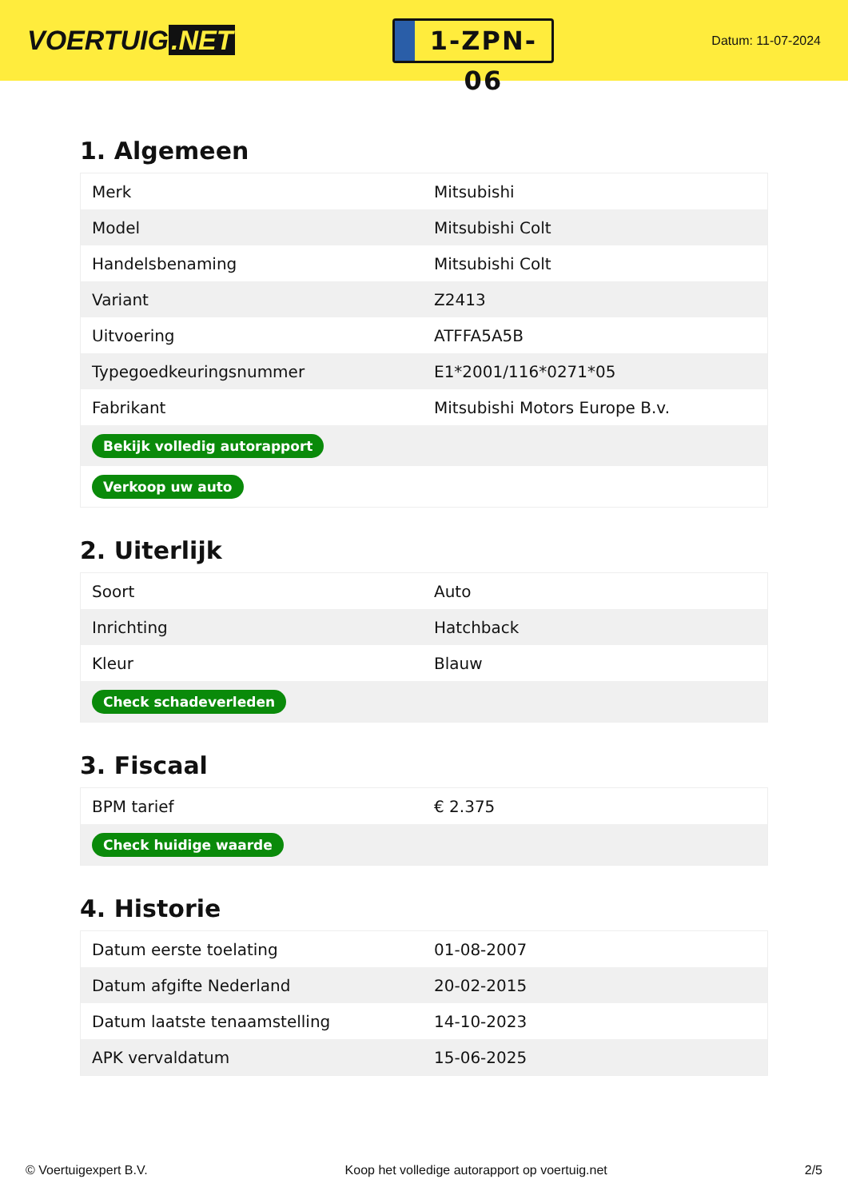VOERTUIG.NET
1-ZPN-06
Datum: 11-07-2024
1. Algemeen
| Merk | Mitsubishi |
| Model | Mitsubishi Colt |
| Handelsbenaming | Mitsubishi Colt |
| Variant | Z2413 |
| Uitvoering | ATFFA5A5B |
| Typegoedkeuringsnummer | E1*2001/116*0271*05 |
| Fabrikant | Mitsubishi Motors Europe B.v. |
| Bekijk volledig autorapport | |
| Verkoop uw auto | |
2. Uiterlijk
| Soort | Auto |
| Inrichting | Hatchback |
| Kleur | Blauw |
| Check schadeverleden | |
3. Fiscaal
| BPM tarief | € 2.375 |
| Check huidige waarde | |
4. Historie
| Datum eerste toelating | 01-08-2007 |
| Datum afgifte Nederland | 20-02-2015 |
| Datum laatste tenaamstelling | 14-10-2023 |
| APK vervaldatum | 15-06-2025 |
© Voertuigexpert B.V. Koop het volledige autorapport op voertuig.net 2/5